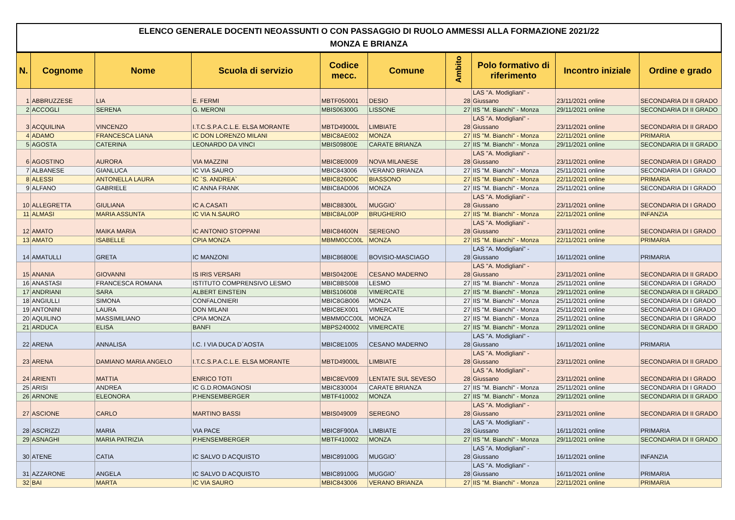ELENCO GENERALE DOCENTI NEOASSUNTI O CON PASSAGGIO DI RUOLO AMMESSI ALLA FORMAZIONE 2021/22
MONZA E BRIANZA
| N. | Cognome | Nome | Scuola di servizio | Codice mecc. | Comune | Ambito | Polo formativo di riferimento | Incontro iniziale | Ordine e grado |
| --- | --- | --- | --- | --- | --- | --- | --- | --- | --- |
| 1 | ABBRUZZESE | LIA | E. FERMI | MBTF050001 | DESIO | 28 | LAS "A. Modigliani" - Giussano | 23/11/2021 online | SECONDARIA DI II GRADO |
| 2 | ACCOGLI | SERENA | G. MERONI | MBIS06300G | LISSONE | 27 | IIS "M. Bianchi" - Monza | 29/11/2021 online | SECONDARIA DI II GRADO |
| 3 | ACQUILINA | VINCENZO | I.T.C.S.P.A.C.L.E. ELSA MORANTE | MBTD49000L | LIMBIATE | 28 | LAS "A. Modigliani" - Giussano | 23/11/2021 online | SECONDARIA DI II GRADO |
| 4 | ADAMO | FRANCESCA LIANA | IC DON LORENZO MILANI | MBIC8AE002 | MONZA | 27 | IIS "M. Bianchi" - Monza | 22/11/2021 online | PRIMARIA |
| 5 | AGOSTA | CATERINA | LEONARDO DA VINCI | MBIS09800E | CARATE BRIANZA | 27 | IIS "M. Bianchi" - Monza | 29/11/2021 online | SECONDARIA DI II GRADO |
| 6 | AGOSTINO | AURORA | VIA MAZZINI | MBIC8E0009 | NOVA MILANESE | 28 | LAS "A. Modigliani" - Giussano | 23/11/2021 online | SECONDARIA DI I GRADO |
| 7 | ALBANESE | GIANLUCA | IC VIA SAURO | MBIC843006 | VERANO BRIANZA | 27 | IIS "M. Bianchi" - Monza | 25/11/2021 online | SECONDARIA DI I GRADO |
| 8 | ALESSI | ANTONELLA LAURA | IC `S. ANDREA` | MBIC82600C | BIASSONO | 27 | IIS "M. Bianchi" - Monza | 22/11/2021 online | PRIMARIA |
| 9 | ALFANO | GABRIELE | IC ANNA FRANK | MBIC8AD006 | MONZA | 27 | IIS "M. Bianchi" - Monza | 25/11/2021 online | SECONDARIA DI I GRADO |
| 10 | ALLEGRETTA | GIULIANA | IC A.CASATI | MBIC88300L | MUGGIO` | 28 | LAS "A. Modigliani" - Giussano | 23/11/2021 online | SECONDARIA DI I GRADO |
| 11 | ALMASI | MARIA ASSUNTA | IC VIA N.SAURO | MBIC8AL00P | BRUGHERIO | 27 | IIS "M. Bianchi" - Monza | 22/11/2021 online | INFANZIA |
| 12 | AMATO | MAIKA MARIA | IC ANTONIO STOPPANI | MBIC84600N | SEREGNO | 28 | LAS "A. Modigliani" - Giussano | 23/11/2021 online | SECONDARIA DI I GRADO |
| 13 | AMATO | ISABELLE | CPIA MONZA | MBMM0CC00L | MONZA | 27 | IIS "M. Bianchi" - Monza | 22/11/2021 online | PRIMARIA |
| 14 | AMATULLI | GRETA | IC MANZONI | MBIC86800E | BOVISIO-MASCIAGO | 28 | LAS "A. Modigliani" - Giussano | 16/11/2021 online | PRIMARIA |
| 15 | ANANIA | GIOVANNI | IS IRIS VERSARI | MBIS04200E | CESANO MADERNO | 28 | LAS "A. Modigliani" - Giussano | 23/11/2021 online | SECONDARIA DI II GRADO |
| 16 | ANASTASI | FRANCESCA ROMANA | ISTITUTO COMPRENSIVO LESMO | MBIC8BS008 | LESMO | 27 | IIS "M. Bianchi" - Monza | 25/11/2021 online | SECONDARIA DI I GRADO |
| 17 | ANDRIANI | SARA | ALBERT EINSTEIN | MBIS106008 | VIMERCATE | 27 | IIS "M. Bianchi" - Monza | 29/11/2021 online | SECONDARIA DI II GRADO |
| 18 | ANGIULLI | SIMONA | CONFALONIERI | MBIC8GB006 | MONZA | 27 | IIS "M. Bianchi" - Monza | 25/11/2021 online | SECONDARIA DI I GRADO |
| 19 | ANTONINI | LAURA | DON MILANI | MBIC8EX001 | VIMERCATE | 27 | IIS "M. Bianchi" - Monza | 25/11/2021 online | SECONDARIA DI I GRADO |
| 20 | AQUILINO | MASSIMILIANO | CPIA MONZA | MBMM0CC00L | MONZA | 27 | IIS "M. Bianchi" - Monza | 25/11/2021 online | SECONDARIA DI I GRADO |
| 21 | ARDUCA | ELISA | BANFI | MBPS240002 | VIMERCATE | 27 | IIS "M. Bianchi" - Monza | 29/11/2021 online | SECONDARIA DI II GRADO |
| 22 | ARENA | ANNALISA | I.C. I VIA DUCA D`AOSTA | MBIC8E1005 | CESANO MADERNO | 28 | LAS "A. Modigliani" - Giussano | 16/11/2021 online | PRIMARIA |
| 23 | ARENA | DAMIANO MARIA ANGELO | I.T.C.S.P.A.C.L.E. ELSA MORANTE | MBTD49000L | LIMBIATE | 28 | LAS "A. Modigliani" - Giussano | 23/11/2021 online | SECONDARIA DI II GRADO |
| 24 | ARIENTI | MATTIA | ENRICO TOTI | MBIC8EV009 | LENTATE SUL SEVESO | 28 | LAS "A. Modigliani" - Giussano | 23/11/2021 online | SECONDARIA DI I GRADO |
| 25 | ARISI | ANDREA | IC G.D.ROMAGNOSI | MBIC830004 | CARATE BRIANZA | 27 | IIS "M. Bianchi" - Monza | 25/11/2021 online | SECONDARIA DI I GRADO |
| 26 | ARNONE | ELEONORA | P.HENSEMBERGER | MBTF410002 | MONZA | 27 | IIS "M. Bianchi" - Monza | 29/11/2021 online | SECONDARIA DI II GRADO |
| 27 | ASCIONE | CARLO | MARTINO BASSI | MBIS049009 | SEREGNO | 28 | LAS "A. Modigliani" - Giussano | 23/11/2021 online | SECONDARIA DI II GRADO |
| 28 | ASCRIZZI | MARIA | VIA PACE | MBIC8F900A | LIMBIATE | 28 | LAS "A. Modigliani" - Giussano | 16/11/2021 online | PRIMARIA |
| 29 | ASNAGHI | MARIA PATRIZIA | P.HENSEMBERGER | MBTF410002 | MONZA | 27 | IIS "M. Bianchi" - Monza | 29/11/2021 online | SECONDARIA DI II GRADO |
| 30 | ATENE | CATIA | IC SALVO D ACQUISTO | MBIC89100G | MUGGIO` | 28 | LAS "A. Modigliani" - Giussano | 16/11/2021 online | INFANZIA |
| 31 | AZZARONE | ANGELA | IC SALVO D ACQUISTO | MBIC89100G | MUGGIO` | 28 | LAS "A. Modigliani" - Giussano | 16/11/2021 online | PRIMARIA |
| 32 | BAI | MARTA | IC VIA SAURO | MBIC843006 | VERANO BRIANZA | 27 | IIS "M. Bianchi" - Monza | 22/11/2021 online | PRIMARIA |